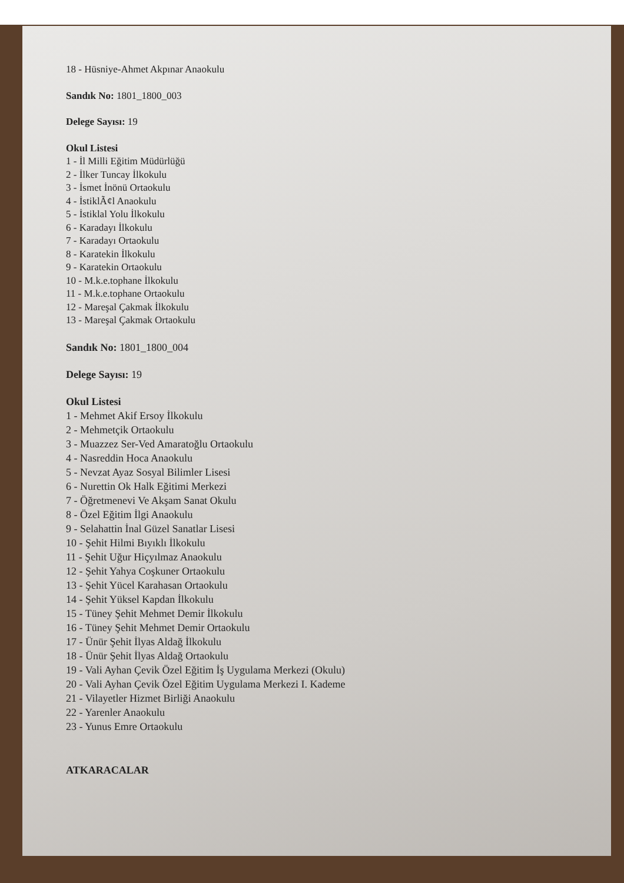18 - Hüsniye-Ahmet Akpınar Anaokulu
Sandık No: 1801_1800_003
Delege Sayısı: 19
Okul Listesi
1 - İl Milli Eğitim Müdürlüğü
2 - İlker Tuncay İlkokulu
3 - İsmet İnönü Ortaokulu
4 - İstiklÃ¢l Anaokulu
5 - İstiklal Yolu İlkokulu
6 - Karadayı İlkokulu
7 - Karadayı Ortaokulu
8 - Karatekin İlkokulu
9 - Karatekin Ortaokulu
10 - M.k.e.tophane İlkokulu
11 - M.k.e.tophane Ortaokulu
12 - Mareşal Çakmak İlkokulu
13 - Mareşal Çakmak Ortaokulu
Sandık No: 1801_1800_004
Delege Sayısı: 19
Okul Listesi
1 - Mehmet Akif Ersoy İlkokulu
2 - Mehmetçik Ortaokulu
3 - Muazzez Ser-Ved Amaratoğlu Ortaokulu
4 - Nasreddin Hoca Anaokulu
5 - Nevzat Ayaz Sosyal Bilimler Lisesi
6 - Nurettin Ok Halk Eğitimi Merkezi
7 - Öğretmenevi Ve Akşam Sanat Okulu
8 - Özel Eğitim İlgi Anaokulu
9 - Selahattin İnal Güzel Sanatlar Lisesi
10 - Şehit Hilmi Bıyıklı İlkokulu
11 - Şehit Uğur Hiçyılmaz Anaokulu
12 - Şehit Yahya Coşkuner Ortaokulu
13 - Şehit Yücel Karahasan Ortaokulu
14 - Şehit Yüksel Kapdan İlkokulu
15 - Tüney Şehit Mehmet Demir İlkokulu
16 - Tüney Şehit Mehmet Demir Ortaokulu
17 - Ünür Şehit İlyas Aldağ İlkokulu
18 - Ünür Şehit İlyas Aldağ Ortaokulu
19 - Vali Ayhan Çevik Özel Eğitim İş Uygulama Merkezi (Okulu)
20 - Vali Ayhan Çevik Özel Eğitim Uygulama Merkezi I. Kademe
21 - Vilayetler Hizmet Birliği Anaokulu
22 - Yarenler Anaokulu
23 - Yunus Emre Ortaokulu
ATKARACALAR